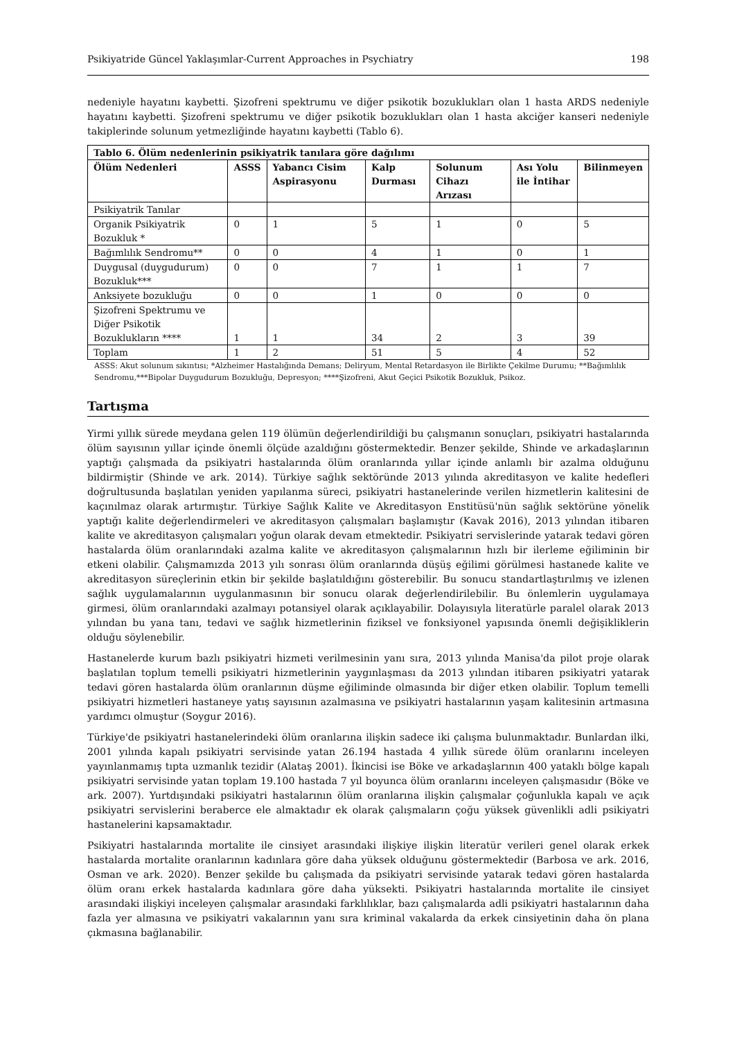Psikiyatride Güncel Yaklaşımlar-Current Approaches in Psychiatry 198
nedeniyle hayatını kaybetti. Şizofreni spektrumu ve diğer psikotik bozuklukları olan 1 hasta ARDS nedeniyle hayatını kaybetti. Şizofreni spektrumu ve diğer psikotik bozuklukları olan 1 hasta akciğer kanseri nedeniyle takiplerinde solunum yetmezliğinde hayatını kaybetti (Tablo 6).
| Tablo 6. Ölüm nedenlerinin psikiyatrik tanılara göre dağılımı | | | | | | |
| --- | --- | --- | --- | --- | --- | --- |
| Ölüm Nedenleri | ASSS | Yabancı Cisim Aspirasyonu | Kalp Durması | Solunum Cihazı Arızası | Ası Yolu ile İntihar | Bilinmeyen |
| Psikiyatrik Tanılar | | | | | | |
| Organik Psikiyatrik Bozukluk * | 0 | 1 | 5 | 1 | 0 | 5 |
| Bağımlılık Sendromu** | 0 | 0 | 4 | 1 | 0 | 1 |
| Duygusal (duygudurum) Bozukluk*** | 0 | 0 | 7 | 1 | 1 | 7 |
| Anksiyete bozukluğu | 0 | 0 | 1 | 0 | 0 | 0 |
| Şizofreni Spektrumu ve Diğer Psikotik Bozuklukların **** | 1 | 1 | 34 | 2 | 3 | 39 |
| Toplam | 1 | 2 | 51 | 5 | 4 | 52 |
ASSS: Akut solunum sıkıntısı; *Alzheimer Hastalığında Demans; Deliryum, Mental Retardasyon ile Birlikte Çekilme Durumu; **Bağımlılık Sendromu,***Bipolar Duygudurum Bozukluğu, Depresyon; ****Şizofreni, Akut Geçici Psikotik Bozukluk, Psikoz.
Tartışma
Yirmi yıllık sürede meydana gelen 119 ölümün değerlendirildiği bu çalışmanın sonuçları, psikiyatri hastalarında ölüm sayısının yıllar içinde önemli ölçüde azaldığını göstermektedir. Benzer şekilde, Shinde ve arkadaşlarının yaptığı çalışmada da psikiyatri hastalarında ölüm oranlarında yıllar içinde anlamlı bir azalma olduğunu bildirmiştir (Shinde ve ark. 2014). Türkiye sağlık sektöründe 2013 yılında akreditasyon ve kalite hedefleri doğrultusunda başlatılan yeniden yapılanma süreci, psikiyatri hastanelerinde verilen hizmetlerin kalitesini de kaçınılmaz olarak artırmıştır. Türkiye Sağlık Kalite ve Akreditasyon Enstitüsü'nün sağlık sektörüne yönelik yaptığı kalite değerlendirmeleri ve akreditasyon çalışmaları başlamıştır (Kavak 2016), 2013 yılından itibaren kalite ve akreditasyon çalışmaları yoğun olarak devam etmektedir. Psikiyatri servislerinde yatarak tedavi gören hastalarda ölüm oranlarındaki azalma kalite ve akreditasyon çalışmalarının hızlı bir ilerleme eğiliminin bir etkeni olabilir. Çalışmamızda 2013 yılı sonrası ölüm oranlarında düşüş eğilimi görülmesi hastanede kalite ve akreditasyon süreçlerinin etkin bir şekilde başlatıldığını gösterebilir. Bu sonucu standartlaştırılmış ve izlenen sağlık uygulamalarının uygulanmasının bir sonucu olarak değerlendirilebilir. Bu önlemlerin uygulamaya girmesi, ölüm oranlarındaki azalmayı potansiyel olarak açıklayabilir. Dolayısıyla literatürle paralel olarak 2013 yılından bu yana tanı, tedavi ve sağlık hizmetlerinin fiziksel ve fonksiyonel yapısında önemli değişikliklerin olduğu söylenebilir.
Hastanelerde kurum bazlı psikiyatri hizmeti verilmesinin yanı sıra, 2013 yılında Manisa'da pilot proje olarak başlatılan toplum temelli psikiyatri hizmetlerinin yaygınlaşması da 2013 yılından itibaren psikiyatri yatarak tedavi gören hastalarda ölüm oranlarının düşme eğiliminde olmasında bir diğer etken olabilir. Toplum temelli psikiyatri hizmetleri hastaneye yatış sayısının azalmasına ve psikiyatri hastalarının yaşam kalitesinin artmasına yardımcı olmuştur (Soygur 2016).
Türkiye'de psikiyatri hastanelerindeki ölüm oranlarına ilişkin sadece iki çalışma bulunmaktadır. Bunlardan ilki, 2001 yılında kapalı psikiyatri servisinde yatan 26.194 hastada 4 yıllık sürede ölüm oranlarını inceleyen yayınlanmamış tıpta uzmanlık tezidir (Alataş 2001). İkincisi ise Böke ve arkadaşlarının 400 yataklı bölge kapalı psikiyatri servisinde yatan toplam 19.100 hastada 7 yıl boyunca ölüm oranlarını inceleyen çalışmasıdır (Böke ve ark. 2007). Yurtdışındaki psikiyatri hastalarının ölüm oranlarına ilişkin çalışmalar çoğunlukla kapalı ve açık psikiyatri servislerini beraberce ele almaktadır ek olarak çalışmaların çoğu yüksek güvenlikli adli psikiyatri hastanelerini kapsamaktadır.
Psikiyatri hastalarında mortalite ile cinsiyet arasındaki ilişkiye ilişkin literatür verileri genel olarak erkek hastalarda mortalite oranlarının kadınlara göre daha yüksek olduğunu göstermektedir (Barbosa ve ark. 2016, Osman ve ark. 2020). Benzer şekilde bu çalışmada da psikiyatri servisinde yatarak tedavi gören hastalarda ölüm oranı erkek hastalarda kadınlara göre daha yüksekti. Psikiyatri hastalarında mortalite ile cinsiyet arasındaki ilişkiyi inceleyen çalışmalar arasındaki farklılıklar, bazı çalışmalarda adli psikiyatri hastalarının daha fazla yer almasına ve psikiyatri vakalarının yanı sıra kriminal vakalarda da erkek cinsiyetinin daha ön plana çıkmasına bağlanabilir.